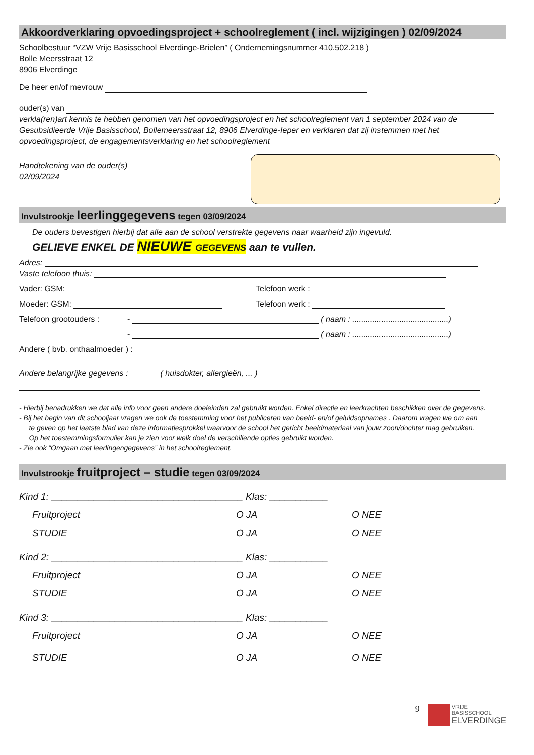Akkoordverklaring opvoedingsproject + schoolreglement ( incl. wijzigingen ) 02/09/2024
Schoolbestuur “VZW Vrije Basisschool Elverdinge-Brielen” ( Ondernemingsnummer 410.502.218 )
Bolle Meersstraat 12
8906 Elverdinge
De heer en/of mevrouw
ouder(s) van
verkla(ren)art kennis te hebben genomen van het opvoedingsproject en het schoolreglement van 1 september 2024 van de Gesubsidieerde Vrije Basisschool, Bollemeersstraat 12, 8906 Elverdinge-Ieper en verklaren dat zij instemmen met het opvoedingsproject, de engagementsverklaring en het schoolreglement
Handtekening van de ouder(s)
02/09/2024
Invulstrookje leerlinggegevens tegen 03/09/2024
De ouders bevestigen hierbij dat alle aan de school verstrekte gegevens naar waarheid zijn ingevuld.
GELIEVE ENKEL DE NIEUWE GEGEVENS aan te vullen.
Adres:
Vaste telefoon thuis:
Vader: GSM: Telefoon werk :
Moeder: GSM: Telefoon werk :
Telefoon grootouders : - ( naam : ...........................................)
- ( naam : ...........................................)
Andere ( bvb. onthaalmoeder ) :
Andere belangrijke gegevens : ( huisdokter, allergieën, ... )
- Hierbij benadrukken we dat alle info voor geen andere doeleinden zal gebruikt worden. Enkel directie en leerkrachten beschikken over de gegevens.
- Bij het begin van dit schooljaar vragen we ook de toestemming voor het publiceren van beeld- en/of geluidsopnames . Daarom vragen we om aan
te geven op het laatste blad van deze informatiesprokkel waarvoor de school het gericht beeldmateriaal van jouw zoon/dochter mag gebruiken.
Op het toestemmingsformulier kan je zien voor welk doel de verschillende opties gebruikt worden.
- Zie ook “Omgaan met leerlingengegevens” in het schoolreglement.
Invulstrookje fruitproject – studie tegen 03/09/2024
Kind 1: ____________________________________ Klas: ___________
Fruitproject O JA O NEE
STUDIE O JA O NEE
Kind 2: ____________________________________ Klas: ___________
Fruitproject O JA O NEE
STUDIE O JA O NEE
Kind 3: ____________________________________ Klas: ___________
Fruitproject O JA O NEE
STUDIE O JA O NEE
9
VRIJE
BASISSCHOOL
ELVERDINGE